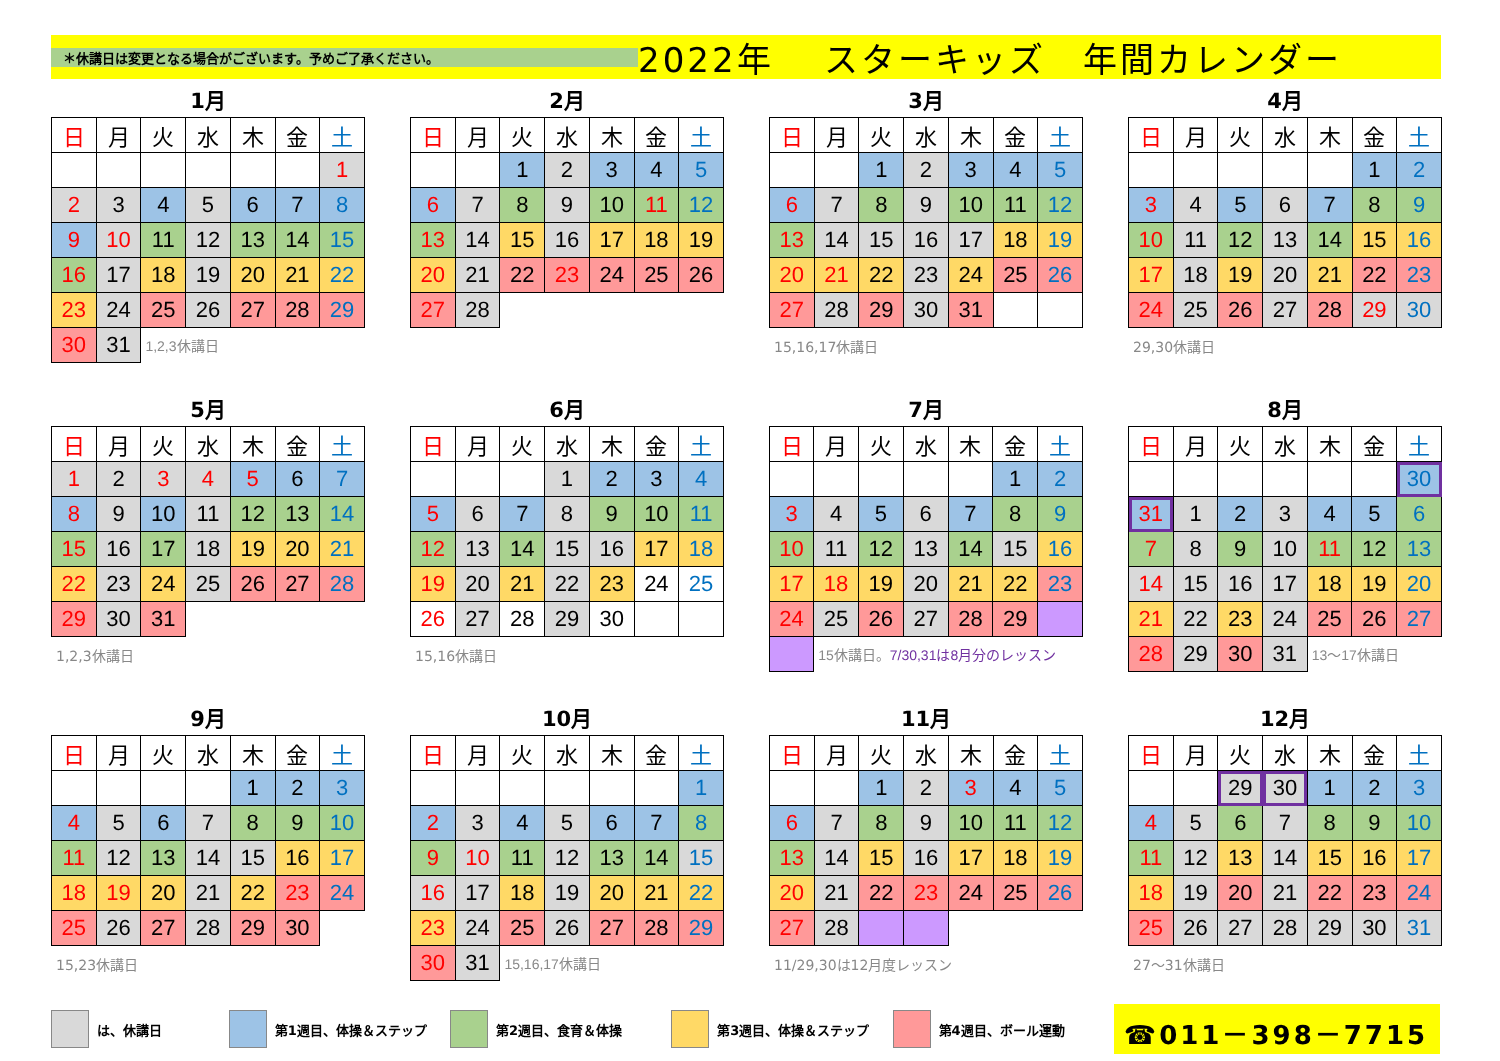＊休講日は変更となる場合がございます。予めご了承ください。
2022年　 スターキッズ　年間カレンダー
1月
| 日 | 月 | 火 | 水 | 木 | 金 | 土 |
| | | | | | | 1 |
| 2 | 3 | 4 | 5 | 6 | 7 | 8 |
| 9 | 10 | 11 | 12 | 13 | 14 | 15 |
| 16 | 17 | 18 | 19 | 20 | 21 | 22 |
| 23 | 24 | 25 | 26 | 27 | 28 | 29 |
| 30 | 31 | 1,2,3休講日 | | | | |
2月
| 日 | 月 | 火 | 水 | 木 | 金 | 土 |
| | | 1 | 2 | 3 | 4 | 5 |
| 6 | 7 | 8 | 9 | 10 | 11 | 12 |
| 13 | 14 | 15 | 16 | 17 | 18 | 19 |
| 20 | 21 | 22 | 23 | 24 | 25 | 26 |
| 27 | 28 | | | | | |
3月
| 日 | 月 | 火 | 水 | 木 | 金 | 土 |
| | | 1 | 2 | 3 | 4 | 5 |
| 6 | 7 | 8 | 9 | 10 | 11 | 12 |
| 13 | 14 | 15 | 16 | 17 | 18 | 19 |
| 20 | 21 | 22 | 23 | 24 | 25 | 26 |
| 27 | 28 | 29 | 30 | 31 | | |
15,16,17休講日
4月
| 日 | 月 | 火 | 水 | 木 | 金 | 土 |
| | | | | | 1 | 2 |
| 3 | 4 | 5 | 6 | 7 | 8 | 9 |
| 10 | 11 | 12 | 13 | 14 | 15 | 16 |
| 17 | 18 | 19 | 20 | 21 | 22 | 23 |
| 24 | 25 | 26 | 27 | 28 | 29 | 30 |
29,30休講日
5月
| 日 | 月 | 火 | 水 | 木 | 金 | 土 |
| 1 | 2 | 3 | 4 | 5 | 6 | 7 |
| 8 | 9 | 10 | 11 | 12 | 13 | 14 |
| 15 | 16 | 17 | 18 | 19 | 20 | 21 |
| 22 | 23 | 24 | 25 | 26 | 27 | 28 |
| 29 | 30 | 31 | | | | |
1,2,3休講日
6月
| 日 | 月 | 火 | 水 | 木 | 金 | 土 |
| | | | 1 | 2 | 3 | 4 |
| 5 | 6 | 7 | 8 | 9 | 10 | 11 |
| 12 | 13 | 14 | 15 | 16 | 17 | 18 |
| 19 | 20 | 21 | 22 | 23 | 24 | 25 |
| 26 | 27 | 28 | 29 | 30 | | |
15,16休講日
7月
| 日 | 月 | 火 | 水 | 木 | 金 | 土 |
| | | | | | 1 | 2 |
| 3 | 4 | 5 | 6 | 7 | 8 | 9 |
| 10 | 11 | 12 | 13 | 14 | 15 | 16 |
| 17 | 18 | 19 | 20 | 21 | 22 | 23 |
| 24 | 25 | 26 | 27 | 28 | 29 | |
| | 15休講日。 7/30,31は8月分のレッスン | | | | | |
8月
| 日 | 月 | 火 | 水 | 木 | 金 | 土 |
| | | | | | | 30 |
| 31 | 1 | 2 | 3 | 4 | 5 | 6 |
| 7 | 8 | 9 | 10 | 11 | 12 | 13 |
| 14 | 15 | 16 | 17 | 18 | 19 | 20 |
| 21 | 22 | 23 | 24 | 25 | 26 | 27 |
| 28 | 29 | 30 | 31 | 13〜17休講日 | | |
9月
| 日 | 月 | 火 | 水 | 木 | 金 | 土 |
| | | | | 1 | 2 | 3 |
| 4 | 5 | 6 | 7 | 8 | 9 | 10 |
| 11 | 12 | 13 | 14 | 15 | 16 | 17 |
| 18 | 19 | 20 | 21 | 22 | 23 | 24 |
| 25 | 26 | 27 | 28 | 29 | 30 | |
15,23休講日
10月
| 日 | 月 | 火 | 水 | 木 | 金 | 土 |
| | | | | | | 1 |
| 2 | 3 | 4 | 5 | 6 | 7 | 8 |
| 9 | 10 | 11 | 12 | 13 | 14 | 15 |
| 16 | 17 | 18 | 19 | 20 | 21 | 22 |
| 23 | 24 | 25 | 26 | 27 | 28 | 29 |
| 30 | 31 | 15,16,17休講日 | | | | |
11月
| 日 | 月 | 火 | 水 | 木 | 金 | 土 |
| | | 1 | 2 | 3 | 4 | 5 |
| 6 | 7 | 8 | 9 | 10 | 11 | 12 |
| 13 | 14 | 15 | 16 | 17 | 18 | 19 |
| 20 | 21 | 22 | 23 | 24 | 25 | 26 |
| 27 | 28 | | | | | |
11/29,30は12月度レッスン
12月
| 日 | 月 | 火 | 水 | 木 | 金 | 土 |
| | | 29 | 30 | 1 | 2 | 3 |
| 4 | 5 | 6 | 7 | 8 | 9 | 10 |
| 11 | 12 | 13 | 14 | 15 | 16 | 17 |
| 18 | 19 | 20 | 21 | 22 | 23 | 24 |
| 25 | 26 | 27 | 28 | 29 | 30 | 31 |
27〜31休講日
は、休講日 第1週目、体操＆ステップ 第2週目、食育＆体操 第3週目、体操＆ステップ 第4週目、ボール運動
☎011－398－7715